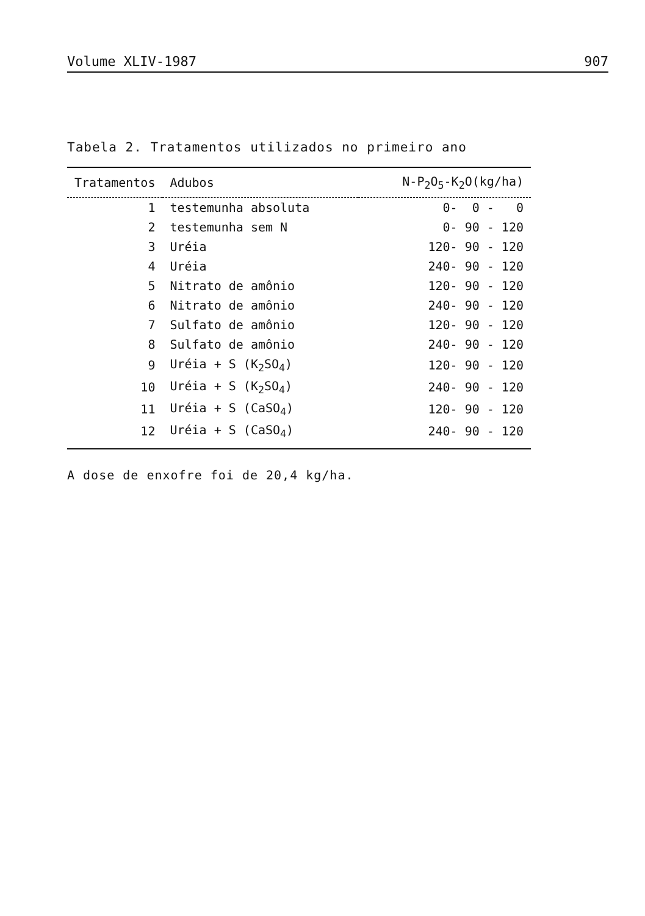Volume XLIV-1987 907
Tabela 2. Tratamentos utilizados no primeiro ano
| Tratamentos | Adubos | N-P<sub>2</sub>O<sub>5</sub>-K<sub>2</sub>O(kg/ha) |
| --- | --- | --- |
| 1 | testemunha absoluta | 0- 0 - 0 |
| 2 | testemunha sem N | 0- 90 - 120 |
| 3 | Uréia | 120- 90 - 120 |
| 4 | Uréia | 240- 90 - 120 |
| 5 | Nitrato de amônio | 120- 90 - 120 |
| 6 | Nitrato de amônio | 240- 90 - 120 |
| 7 | Sulfato de amônio | 120- 90 - 120 |
| 8 | Sulfato de amônio | 240- 90 - 120 |
| 9 | Uréia + S (K<sub>2</sub>SO<sub>4</sub>) | 120- 90 - 120 |
| 10 | Uréia + S (K<sub>2</sub>SO<sub>4</sub>) | 240- 90 - 120 |
| 11 | Uréia + S (CaSO<sub>4</sub>) | 120- 90 - 120 |
| 12 | Uréia + S (CaSO<sub>4</sub>) | 240- 90 - 120 |
A dose de enxofre foi de 20,4 kg/ha.